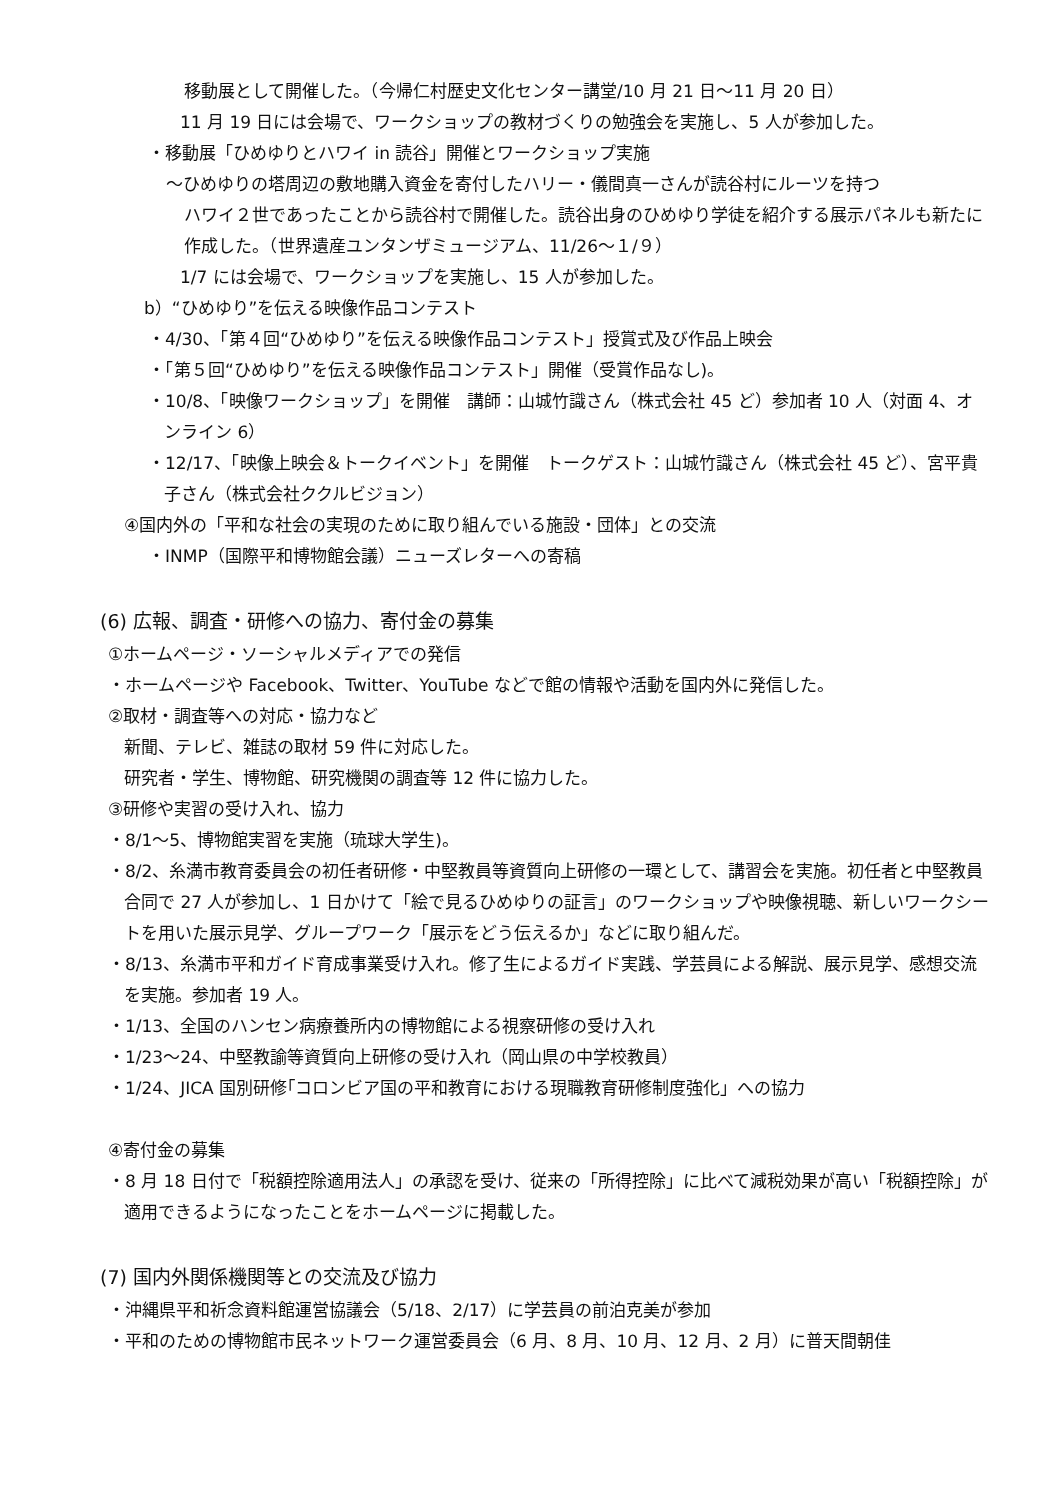移動展として開催した。（今帰仁村歴史文化センター講堂/10 月 21 日～11 月 20 日）
11 月 19 日には会場で、ワークショップの教材づくりの勉強会を実施し、5 人が参加した。
・移動展「ひめゆりとハワイ in 読谷」開催とワークショップ実施
～ひめゆりの塔周辺の敷地購入資金を寄付したハリー・儀間真一さんが読谷村にルーツを持つ
ハワイ２世であったことから読谷村で開催した。読谷出身のひめゆり学徒を紹介する展示パネルも新たに作成した。（世界遺産ユンタンザミュージアム、11/26～１/９）
1/7 には会場で、ワークショップを実施し、15 人が参加した。
b）“ひめゆり”を伝える映像作品コンテスト
・4/30、「第４回“ひめゆり”を伝える映像作品コンテスト」授賞式及び作品上映会
・「第５回“ひめゆり”を伝える映像作品コンテスト」開催（受賞作品なし)。
・10/8、「映像ワークショップ」を開催　講師：山城竹識さん（株式会社 45 ど）参加者 10 人（対面 4、オンライン 6）
・12/17、「映像上映会＆トークイベント」を開催　トークゲスト：山城竹識さん（株式会社 45 ど）、宮平貴子さん（株式会社ククルビジョン）
④国内外の「平和な社会の実現のために取り組んでいる施設・団体」との交流
・INMP（国際平和博物館会議）ニューズレターへの寄稿
(6) 広報、調査・研修への協力、寄付金の募集
①ホームページ・ソーシャルメディアでの発信
・ホームページや Facebook、Twitter、YouTube などで館の情報や活動を国内外に発信した。
②取材・調査等への対応・協力など
新聞、テレビ、雑誌の取材 59 件に対応した。
研究者・学生、博物館、研究機関の調査等 12 件に協力した。
③研修や実習の受け入れ、協力
・8/1～5、博物館実習を実施（琉球大学生)。
・8/2、糸満市教育委員会の初任者研修・中堅教員等資質向上研修の一環として、講習会を実施。初任者と中堅教員合同で 27 人が参加し、1 日かけて「絵で見るひめゆりの証言」のワークショップや映像視聴、新しいワークシートを用いた展示見学、グループワーク「展示をどう伝えるか」などに取り組んだ。
・8/13、糸満市平和ガイド育成事業受け入れ。修了生によるガイド実践、学芸員による解説、展示見学、感想交流を実施。参加者 19 人。
・1/13、全国のハンセン病療養所内の博物館による視察研修の受け入れ
・1/23～24、中堅教諭等資質向上研修の受け入れ（岡山県の中学校教員）
・1/24、JICA 国別研修｢コロンビア国の平和教育における現職教育研修制度強化」への協力
④寄付金の募集
・8 月 18 日付で「税額控除適用法人」の承認を受け、従来の「所得控除」に比べて減税効果が高い「税額控除」が適用できるようになったことをホームページに掲載した。
(7) 国内外関係機関等との交流及び協力
・沖縄県平和祈念資料館運営協議会（5/18、2/17）に学芸員の前泊克美が参加
・平和のための博物館市民ネットワーク運営委員会（6 月、8 月、10 月、12 月、2 月）に普天間朝佳